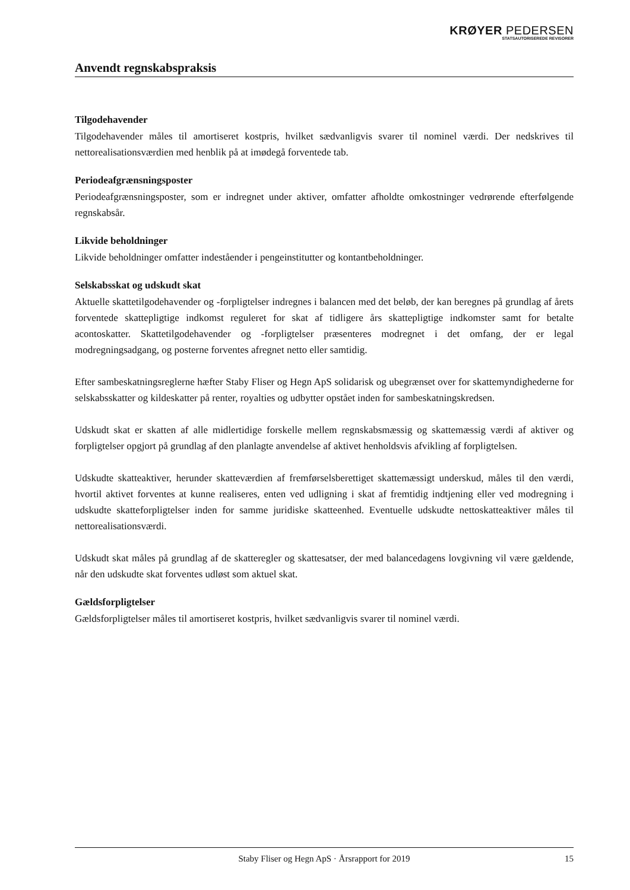KRØYER PEDERSEN
STATSAUTORISEREDE REVISORER
Anvendt regnskabspraksis
Tilgodehavender
Tilgodehavender måles til amortiseret kostpris, hvilket sædvanligvis svarer til nominel værdi. Der nedskrives til nettorealisationsværdien med henblik på at imødegå forventede tab.
Periodeafgrænsningsposter
Periodeafgrænsningsposter, som er indregnet under aktiver, omfatter afholdte omkostninger vedrørende efterfølgende regnskabsår.
Likvide beholdninger
Likvide beholdninger omfatter indeståender i pengeinstitutter og kontantbeholdninger.
Selskabsskat og udskudt skat
Aktuelle skattetilgodehavender og -forpligtelser indregnes i balancen med det beløb, der kan beregnes på grundlag af årets forventede skattepligtige indkomst reguleret for skat af tidligere års skattepligtige indkomster samt for betalte acontoskatter. Skattetilgodehavender og -forpligtelser præsenteres modregnet i det omfang, der er legal modregningsadgang, og posterne forventes afregnet netto eller samtidig.
Efter sambeskatningsreglerne hæfter Staby Fliser og Hegn ApS solidarisk og ubegrænset over for skattemyndighederne for selskabsskatter og kildeskatter på renter, royalties og udbytter opstået inden for sambeskatningskredsen.
Udskudt skat er skatten af alle midlertidige forskelle mellem regnskabsmæssig og skattemæssig værdi af aktiver og forpligtelser opgjort på grundlag af den planlagte anvendelse af aktivet henholdsvis afvikling af forpligtelsen.
Udskudte skatteaktiver, herunder skatteværdien af fremførselsberettiget skattemæssigt underskud, måles til den værdi, hvortil aktivet forventes at kunne realiseres, enten ved udligning i skat af fremtidig indtjening eller ved modregning i udskudte skatteforpligtelser inden for samme juridiske skatteenhed. Eventuelle udskudte nettoskatteaktiver måles til nettorealisationsværdi.
Udskudt skat måles på grundlag af de skatteregler og skattesatser, der med balancedagens lovgivning vil være gældende, når den udskudte skat forventes udløst som aktuel skat.
Gældsforpligtelser
Gældsforpligtelser måles til amortiseret kostpris, hvilket sædvanligvis svarer til nominel værdi.
Staby Fliser og Hegn ApS · Årsrapport for 2019 15